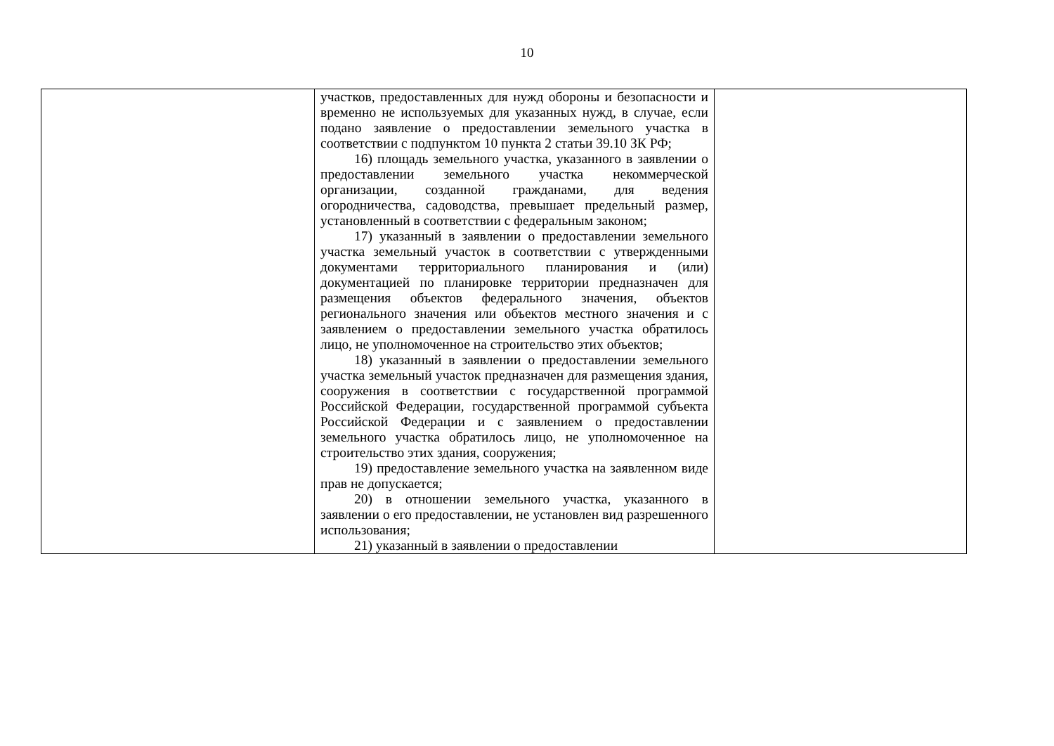10
| | участков, предоставленных для нужд обороны и безопасности и временно не используемых для указанных нужд, в случае, если подано заявление о предоставлении земельного участка в соответствии с подпунктом 10 пункта 2 статьи 39.10 ЗК РФ; 16) площадь земельного участка, указанного в заявлении о предоставлении земельного участка некоммерческой организации, созданной гражданами, для ведения огородничества, садоводства, превышает предельный размер, установленный в соответствии с федеральным законом; 17) указанный в заявлении о предоставлении земельного участка земельный участок в соответствии с утвержденными документами территориального планирования и (или) документацией по планировке территории предназначен для размещения объектов федерального значения, объектов регионального значения или объектов местного значения и с заявлением о предоставлении земельного участка обратилось лицо, не уполномоченное на строительство этих объектов; 18) указанный в заявлении о предоставлении земельного участка земельный участок предназначен для размещения здания, сооружения в соответствии с государственной программой Российской Федерации, государственной программой субъекта Российской Федерации и с заявлением о предоставлении земельного участка обратилось лицо, не уполномоченное на строительство этих здания, сооружения; 19) предоставление земельного участка на заявленном виде прав не допускается; 20) в отношении земельного участка, указанного в заявлении о его предоставлении, не установлен вид разрешенного использования; 21) указанный в заявлении о предоставлении | |